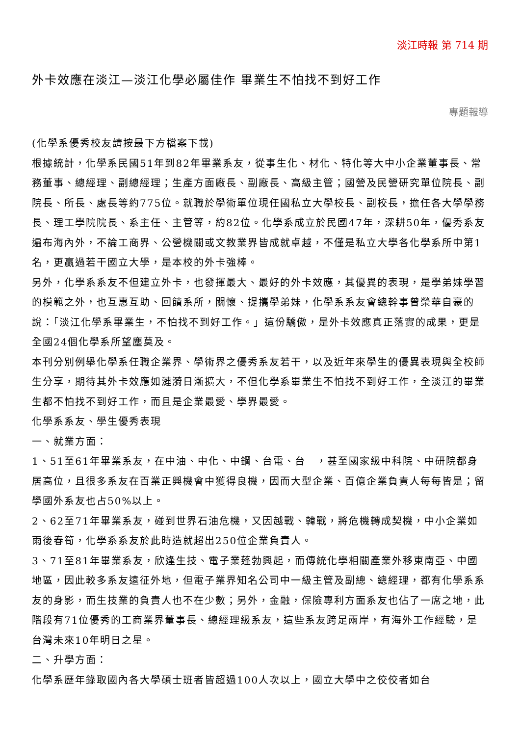淡江時報 第 714 期
外卡效應在淡江—淡江化學必屬佳作 畢業生不怕找不到好工作
專題報導
(化學系優秀校友請按最下方檔案下載)
根據統計，化學系民國51年到82年畢業系友，從事生化、材化、特化等大中小企業董事長、常務董事、總經理、副總經理；生產方面廠長、副廠長、高級主管；國營及民營研究單位院長、副院長、所長、處長等約775位。就職於學術單位現任國私立大學校長、副校長，擔任各大學學務長、理工學院院長、系主任、主管等，約82位。化學系成立於民國47年，深耕50年，優秀系友遍布海內外，不論工商界、公營機關或文教業界皆成就卓越，不僅是私立大學各化學系所中第1名，更贏過若干國立大學，是本校的外卡強棒。
另外，化學系系友不但建立外卡，也發揮最大、最好的外卡效應，其優異的表現，是學弟妹學習的模範之外，也互惠互助、回饋系所，關懷、提攜學弟妹，化學系系友會總幹事曾榮華自豪的說：「淡江化學系畢業生，不怕找不到好工作。」這份驕傲，是外卡效應真正落實的成果，更是全國24個化學系所望塵莫及。
本刊分別例舉化學系任職企業界、學術界之優秀系友若干，以及近年來學生的優異表現與全校師生分享，期待其外卡效應如漣漪日漸擴大，不但化學系畢業生不怕找不到好工作，全淡江的畢業生都不怕找不到好工作，而且是企業最愛、學界最愛。
化學系系友、學生優秀表現
一、就業方面：
1、51至61年畢業系友，在中油、中化、中鋼、台電、台　，甚至國家級中科院、中研院都身居高位，且很多系友在百業正興機會中獲得良機，因而大型企業、百億企業負責人每每皆是；留學國外系友也占50%以上。
2、62至71年畢業系友，碰到世界石油危機，又因越戰、韓戰，將危機轉成契機，中小企業如雨後春筍，化學系系友於此時造就超出250位企業負責人。
3、71至81年畢業系友，欣逢生技、電子業蓬勃興起，而傳統化學相關產業外移東南亞、中國地區，因此較多系友遠征外地，但電子業界知名公司中一級主管及副總、總經理，都有化學系系友的身影，而生技業的負責人也不在少數；另外，金融，保險專利方面系友也佔了一席之地，此階段有71位優秀的工商業界董事長、總經理級系友，這些系友跨足兩岸，有海外工作經驗，是台灣未來10年明日之星。
二、升學方面：
化學系歷年錄取國內各大學碩士班者皆超過100人次以上，國立大學中之佼佼者如台